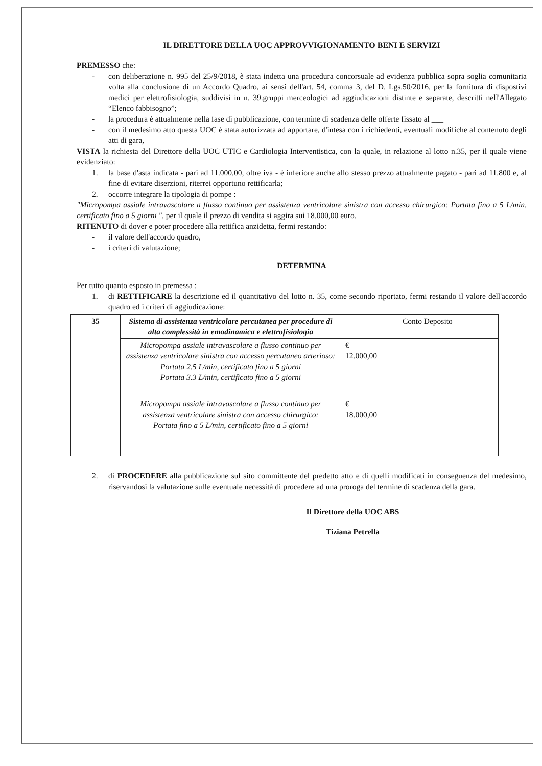IL DIRETTORE DELLA UOC APPROVVIGIONAMENTO BENI E SERVIZI
PREMESSO che:
- con deliberazione n. 995 del 25/9/2018, è stata indetta una procedura concorsuale ad evidenza pubblica sopra soglia comunitaria volta alla conclusione di un Accordo Quadro, ai sensi dell'art. 54, comma 3, del D. Lgs.50/2016, per la fornitura di dispostivi medici per elettrofisiologia, suddivisi in n. 39.gruppi merceologici ad aggiudicazioni distinte e separate, descritti nell'Allegato “Elenco fabbisogno”;
- la procedura è attualmente nella fase di pubblicazione, con termine di scadenza delle offerte fissato al ___
- con il medesimo atto questa UOC è stata autorizzata ad apportare, d'intesa con i richiedenti, eventuali modifiche al contenuto degli atti di gara,
VISTA la richiesta del Direttore della UOC UTIC e Cardiologia Interventistica, con la quale, in relazione al lotto n.35, per il quale viene evidenziato:
1. la base d'asta indicata - pari ad 11.000,00, oltre iva - è inferiore anche allo stesso prezzo attualmente pagato - pari ad 11.800 e, al fine di evitare diserzioni, riterrei opportuno rettificarla;
2. occorre integrare la tipologia di pompe :
"Micropompa assiale intravascolare a flusso continuo per assistenza ventricolare sinistra con accesso chirurgico: Portata fino a 5 L/min, certificato fino a 5 giorni ", per il quale il prezzo di vendita si aggira sui 18.000,00 euro.
RITENUTO di dover e poter procedere alla rettifica anzidetta, fermi restando:
- il valore dell'accordo quadro,
- i criteri di valutazione;
DETERMINA
Per tutto quanto esposto in premessa :
1. di RETTIFICARE la descrizione ed il quantitativo del lotto n. 35, come secondo riportato, fermi restando il valore dell'accordo quadro ed i criteri di aggiudicazione:
| 35 | Sistema di assistenza ventricolare percutanea per procedure di alta complessità in emodinamica e elettrofisiologia | | Conto Deposito | |
| | Micropompa assiale intravascolare a flusso continuo per assistenza ventricolare sinistra con accesso percutaneo arterioso: Portata 2.5 L/min, certificato fino a 5 giorni Portata 3.3 L/min, certificato fino a 5 giorni | € 12.000,00 | | |
| | Micropompa assiale intravascolare a flusso continuo per assistenza ventricolare sinistra con accesso chirurgico: Portata fino a 5 L/min, certificato fino a 5 giorni | € 18.000,00 | | |
2. di PROCEDERE alla pubblicazione sul sito committente del predetto atto e di quelli modificati in conseguenza del medesimo, riservandosi la valutazione sulle eventuale necessità di procedere ad una proroga del termine di scadenza della gara.
Il Direttore della UOC ABS
Tiziana Petrella